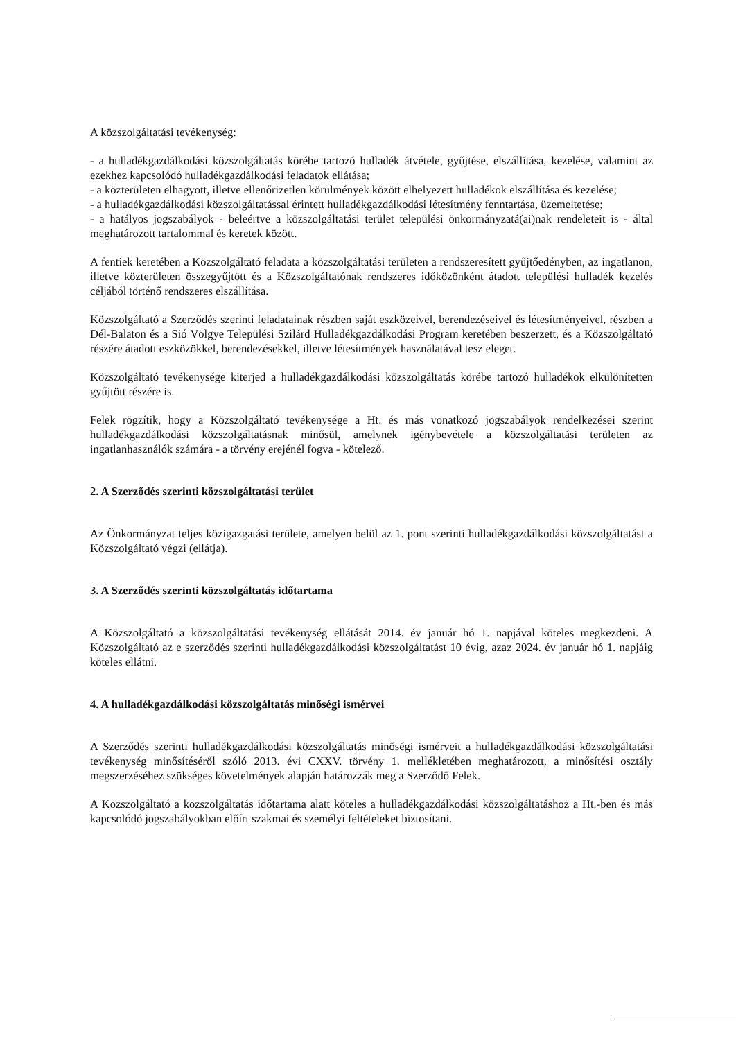A közszolgáltatási tevékenység:
- a hulladékgazdálkodási közszolgáltatás körébe tartozó hulladék átvétele, gyűjtése, elszállítása, kezelése, valamint az ezekhez kapcsolódó hulladékgazdálkodási feladatok ellátása;
- a közterületen elhagyott, illetve ellenőrizetlen körülmények között elhelyezett hulladékok elszállítása és kezelése;
- a hulladékgazdálkodási közszolgáltatással érintett hulladékgazdálkodási létesítmény fenntartása, üzemeltetése;
- a hatályos jogszabályok - beleértve a közszolgáltatási terület települési önkormányzatá(ai)nak rendeleteit is - által meghatározott tartalommal és keretek között.
A fentiek keretében a Közszolgáltató feladata a közszolgáltatási területen a rendszeresített gyűjtőedényben, az ingatlanon, illetve közterületen összegyűjtött és a Közszolgáltatónak rendszeres időközönként átadott települési hulladék kezelés céljából történő rendszeres elszállítása.
Közszolgáltató a Szerződés szerinti feladatainak részben saját eszközeivel, berendezéseivel és létesítményeivel, részben a Dél-Balaton és a Sió Völgye Települési Szilárd Hulladékgazdálkodási Program keretében beszerzett, és a Közszolgáltató részére átadott eszközökkel, berendezésekkel, illetve létesítmények használatával tesz eleget.
Közszolgáltató tevékenysége kiterjed a hulladékgazdálkodási közszolgáltatás körébe tartozó hulladékok elkülönítetten gyűjtött részére is.
Felek rögzítik, hogy a Közszolgáltató tevékenysége a Ht. és más vonatkozó jogszabályok rendelkezései szerint hulladékgazdálkodási közszolgáltatásnak minősül, amelynek igénybevétele a közszolgáltatási területen az ingatlanhasználók számára - a törvény erejénél fogva - kötelező.
2. A Szerződés szerinti közszolgáltatási terület
Az Önkormányzat teljes közigazgatási területe, amelyen belül az 1. pont szerinti hulladékgazdálkodási közszolgáltatást a Közszolgáltató végzi (ellátja).
3. A Szerződés szerinti közszolgáltatás időtartama
A Közszolgáltató a közszolgáltatási tevékenység ellátását 2014. év január hó 1. napjával köteles megkezdeni. A Közszolgáltató az e szerződés szerinti hulladékgazdálkodási közszolgáltatást 10 évig, azaz 2024. év január hó 1. napjáig köteles ellátni.
4. A hulladékgazdálkodási közszolgáltatás minőségi ismérvei
A Szerződés szerinti hulladékgazdálkodási közszolgáltatás minőségi ismérveit a hulladékgazdálkodási közszolgáltatási tevékenység minősítéséről szóló 2013. évi CXXV. törvény 1. mellékletében meghatározott, a minősítési osztály megszerzéséhez szükséges követelmények alapján határozzák meg a Szerződő Felek.
A Közszolgáltató a közszolgáltatás időtartama alatt köteles a hulladékgazdálkodási közszolgáltatáshoz a Ht.-ben és más kapcsolódó jogszabályokban előírt szakmai és személyi feltételeket biztosítani.